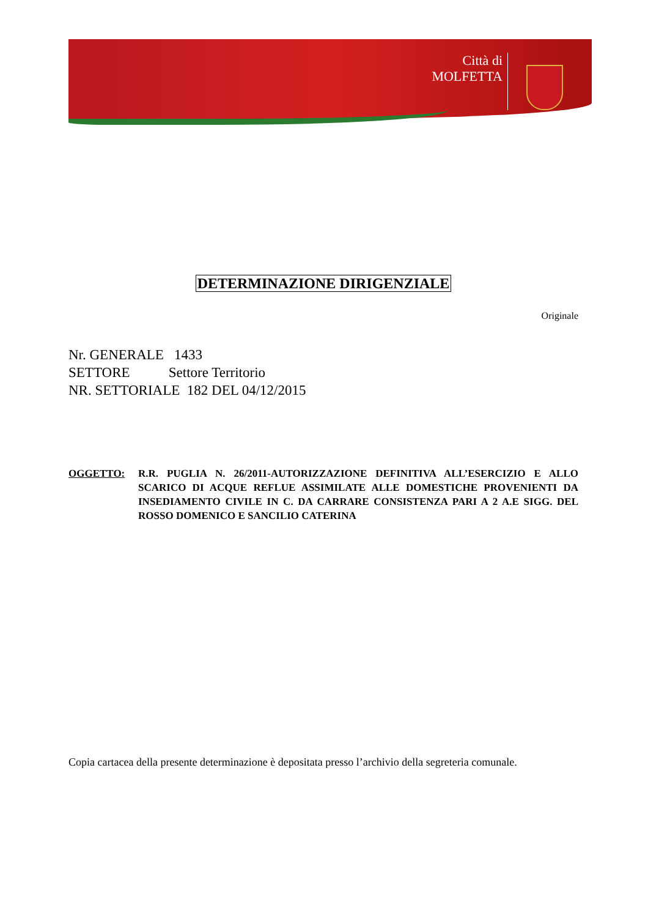Città di
MOLFETTA
DETERMINAZIONE DIRIGENZIALE
Originale
Nr. GENERALE 1433
SETTORE Settore Territorio
NR. SETTORIALE 182 DEL 04/12/2015
OGGETTO: R.R. PUGLIA N. 26/2011-AUTORIZZAZIONE DEFINITIVA ALL’ESERCIZIO E ALLO SCARICO DI ACQUE REFLUE ASSIMILATE ALLE DOMESTICHE PROVENIENTI DA INSEDIAMENTO CIVILE IN C. DA CARRARE CONSISTENZA PARI A 2 A.E SIGG. DEL ROSSO DOMENICO E SANCILIO CATERINA
Copia cartacea della presente determinazione è depositata presso l’archivio della segreteria comunale.